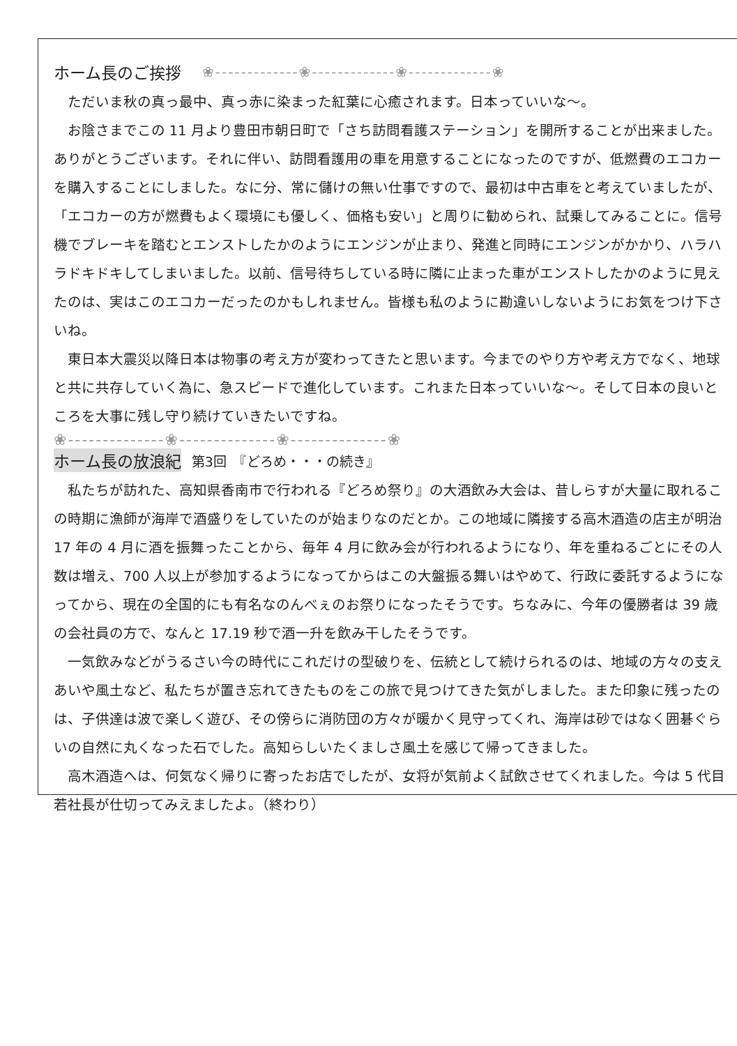ホーム長のご挨拶 ❀-------------❀-------------❀-------------❀
ただいま秋の真っ最中、真っ赤に染まった紅葉に心癒されます。日本っていいな～。
お陰さまでこの 11 月より豊田市朝日町で「さち訪問看護ステーション」を開所することが出来ました。ありがとうございます。それに伴い、訪問看護用の車を用意することになったのですが、低燃費のエコカーを購入することにしました。なに分、常に儲けの無い仕事ですので、最初は中古車をと考えていましたが、「エコカーの方が燃費もよく環境にも優しく、価格も安い」と周りに勧められ、試乗してみることに。信号機でブレーキを踏むとエンストしたかのようにエンジンが止まり、発進と同時にエンジンがかかり、ハラハラドキドキしてしまいました。以前、信号待ちしている時に隣に止まった車がエンストしたかのように見えたのは、実はこのエコカーだったのかもしれません。皆様も私のように勘違いしないようにお気をつけ下さいね。
東日本大震災以降日本は物事の考え方が変わってきたと思います。今までのやり方や考え方でなく、地球と共に共存していく為に、急スピードで進化しています。これまた日本っていいな～。そして日本の良いところを大事に残し守り続けていきたいですね。
❀--------------❀--------------❀--------------❀
ホーム長の放浪紀 第3回　『どろめ・・・の続き』
私たちが訪れた、高知県香南市で行われる『どろめ祭り』の大酒飲み大会は、昔しらすが大量に取れるこの時期に漁師が海岸で酒盛りをしていたのが始まりなのだとか。この地域に隣接する高木酒造の店主が明治 17 年の 4 月に酒を振舞ったことから、毎年 4 月に飲み会が行われるようになり、年を重ねるごとにその人数は増え、700 人以上が参加するようになってからはこの大盤振る舞いはやめて、行政に委託するようになってから、現在の全国的にも有名なのんべぇのお祭りになったそうです。ちなみに、今年の優勝者は 39 歳の会社員の方で、なんと 17.19 秒で酒一升を飲み干したそうです。
一気飲みなどがうるさい今の時代にこれだけの型破りを、伝統として続けられるのは、地域の方々の支えあいや風土など、私たちが置き忘れてきたものをこの旅で見つけてきた気がしました。また印象に残ったのは、子供達は波で楽しく遊び、その傍らに消防団の方々が暖かく見守ってくれ、海岸は砂ではなく囲碁ぐらいの自然に丸くなった石でした。高知らしいたくましさ風土を感じて帰ってきました。
高木酒造へは、何気なく帰りに寄ったお店でしたが、女将が気前よく試飲させてくれました。今は 5 代目若社長が仕切ってみえましたよ。（終わり）